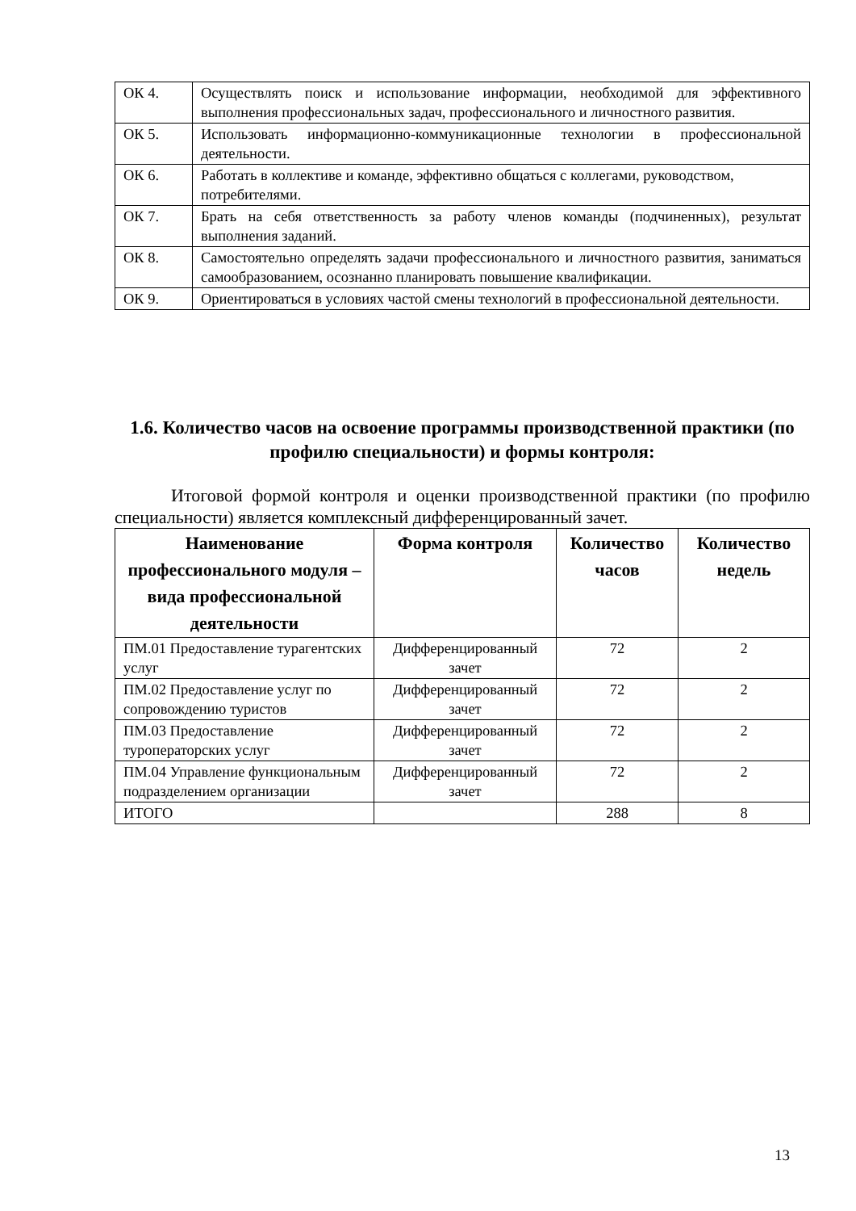| ОК 4. | Осуществлять поиск и использование информации, необходимой для эффективного выполнения профессиональных задач, профессионального и личностного развития. |
| ОК 5. | Использовать информационно-коммуникационные технологии в профессиональной деятельности. |
| ОК 6. | Работать в коллективе и команде, эффективно общаться с коллегами, руководством, потребителями. |
| ОК 7. | Брать на себя ответственность за работу членов команды (подчиненных), результат выполнения заданий. |
| ОК 8. | Самостоятельно определять задачи профессионального и личностного развития, заниматься самообразованием, осознанно планировать повышение квалификации. |
| ОК 9. | Ориентироваться в условиях частой смены технологий в профессиональной деятельности. |
1.6. Количество часов на освоение программы производственной практики (по профилю специальности) и формы контроля:
Итоговой формой контроля и оценки производственной практики (по профилю специальности) является комплексный дифференцированный зачет.
| Наименование профессионального модуля – вида профессиональной деятельности | Форма контроля | Количество часов | Количество недель |
| --- | --- | --- | --- |
| ПМ.01 Предоставление турагентских услуг | Дифференцированный зачет | 72 | 2 |
| ПМ.02 Предоставление услуг по сопровождению туристов | Дифференцированный зачет | 72 | 2 |
| ПМ.03 Предоставление туроператорских услуг | Дифференцированный зачет | 72 | 2 |
| ПМ.04 Управление функциональным подразделением организации | Дифференцированный зачет | 72 | 2 |
| ИТОГО | | 288 | 8 |
13